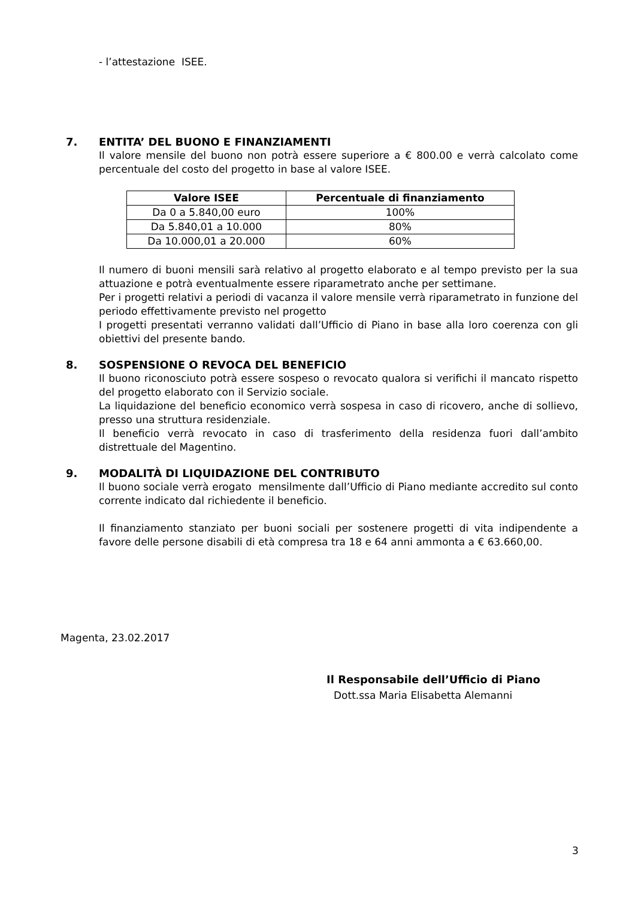- l’attestazione ISEE.
7. ENTITA’ DEL BUONO E FINANZIAMENTI
Il valore mensile del buono non potrà essere superiore a € 800.00 e verrà calcolato come percentuale del costo del progetto in base al valore ISEE.
| Valore ISEE | Percentuale di finanziamento |
| --- | --- |
| Da 0 a 5.840,00 euro | 100% |
| Da 5.840,01 a 10.000 | 80% |
| Da 10.000,01 a 20.000 | 60% |
Il numero di buoni mensili sarà relativo al progetto elaborato e al tempo previsto per la sua attuazione e potrà eventualmente essere riparametrato anche per settimane.
Per i progetti relativi a periodi di vacanza il valore mensile verrà riparametrato in funzione del periodo effettivamente previsto nel progetto
I progetti presentati verranno validati dall’Ufficio di Piano in base alla loro coerenza con gli obiettivi del presente bando.
8. SOSPENSIONE O REVOCA DEL BENEFICIO
Il buono riconosciuto potrà essere sospeso o revocato qualora si verifichi il mancato rispetto del progetto elaborato con il Servizio sociale.
La liquidazione del beneficio economico verrà sospesa in caso di ricovero, anche di sollievo, presso una struttura residenziale.
Il beneficio verrà revocato in caso di trasferimento della residenza fuori dall’ambito distrettuale del Magentino.
9. MODALITÀ DI LIQUIDAZIONE DEL CONTRIBUTO
Il buono sociale verrà erogato mensilmente dall’Ufficio di Piano mediante accredito sul conto corrente indicato dal richiedente il beneficio.
Il finanziamento stanziato per buoni sociali per sostenere progetti di vita indipendente a favore delle persone disabili di età compresa tra 18 e 64 anni ammonta a € 63.660,00.
Magenta, 23.02.2017
Il Responsabile dell’Ufficio di Piano
Dott.ssa Maria Elisabetta Alemanni
3